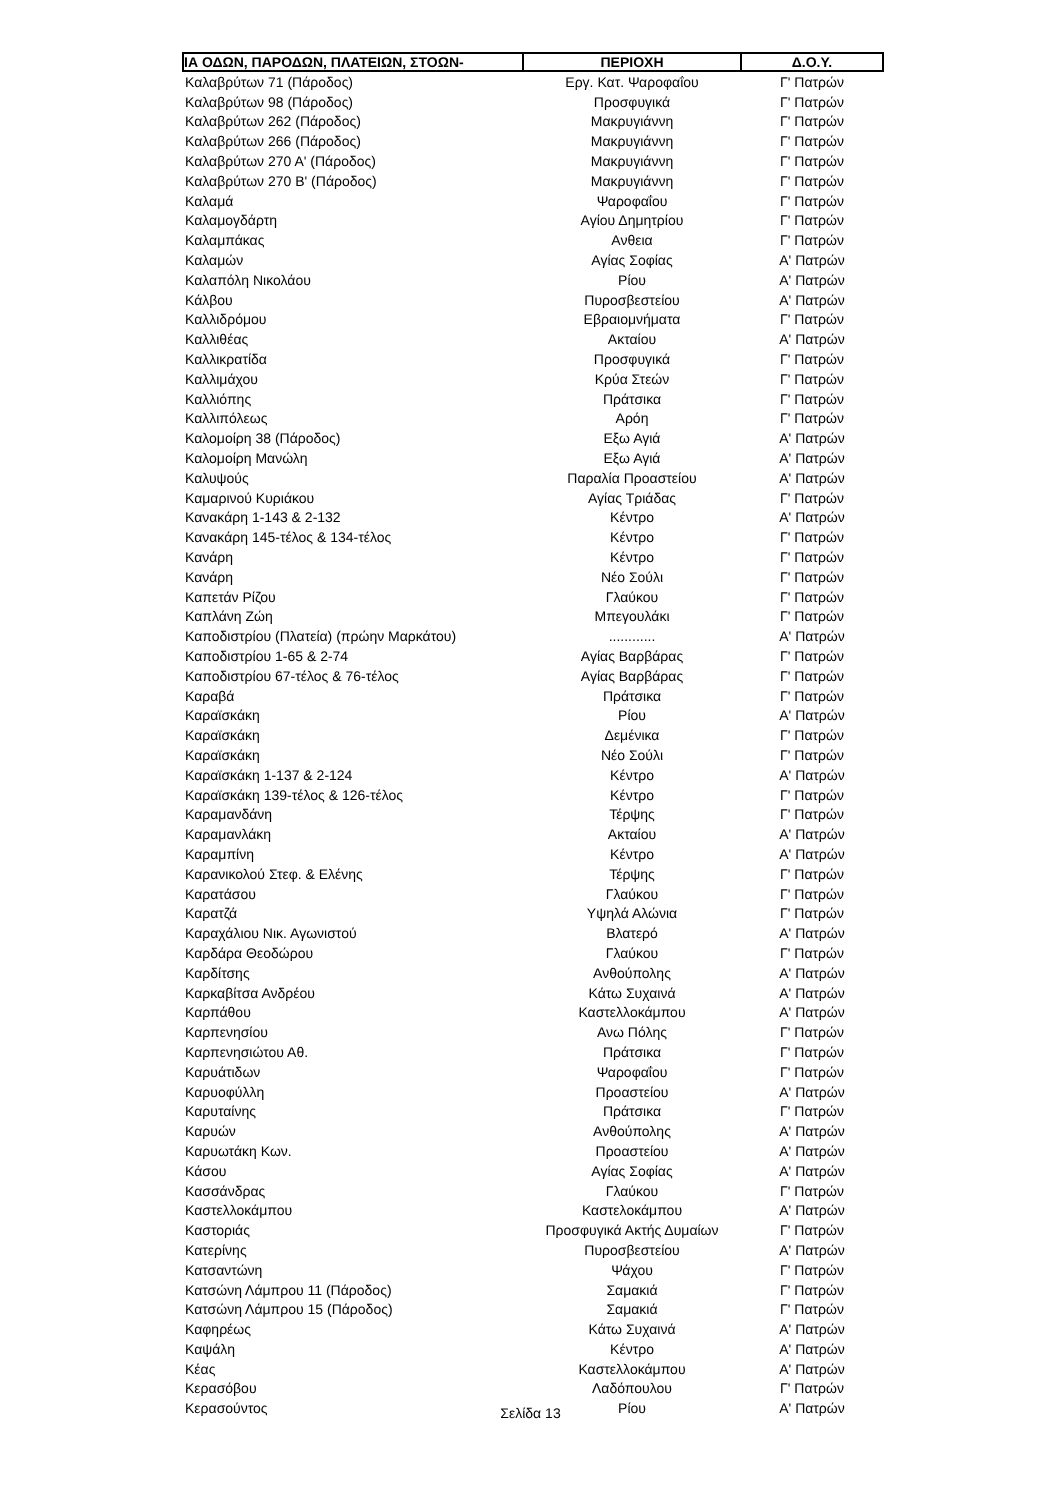| ΙΑ ΟΔΩΝ, ΠΑΡΟΔΩΝ, ΠΛΑΤΕΙΩΝ, ΣΤΟΩΝ- | ΠΕΡΙΟΧΗ | Δ.Ο.Υ. |
| --- | --- | --- |
| Καλαβρύτων 71 (Πάροδος) | Εργ. Κατ. Ψαροφαΐου | Γ' Πατρών |
| Καλαβρύτων 98 (Πάροδος) | Προσφυγικά | Γ' Πατρών |
| Καλαβρύτων 262 (Πάροδος) | Μακρυγιάννη | Γ' Πατρών |
| Καλαβρύτων 266 (Πάροδος) | Μακρυγιάννη | Γ' Πατρών |
| Καλαβρύτων 270 Α' (Πάροδος) | Μακρυγιάννη | Γ' Πατρών |
| Καλαβρύτων 270 Β' (Πάροδος) | Μακρυγιάννη | Γ' Πατρών |
| Καλαμά | Ψαροφαΐου | Γ' Πατρών |
| Καλαμογδάρτη | Αγίου Δημητρίου | Γ' Πατρών |
| Καλαμπάκας | Ανθεια | Γ' Πατρών |
| Καλαμών | Αγίας Σοφίας | Α' Πατρών |
| Καλαπόλη Νικολάου | Ρίου | Α' Πατρών |
| Κάλβου | Πυροσβεστείου | Α' Πατρών |
| Καλλιδρόμου | Εβραιομνήματα | Γ' Πατρών |
| Καλλιθέας | Ακταίου | Α' Πατρών |
| Καλλικρατίδα | Προσφυγικά | Γ' Πατρών |
| Καλλιμάχου | Κρύα Στεών | Γ' Πατρών |
| Καλλιόπης | Πράτσικα | Γ' Πατρών |
| Καλλιπόλεως | Αρόη | Γ' Πατρών |
| Καλομοίρη 38 (Πάροδος) | Εξω Αγιά | Α' Πατρών |
| Καλομοίρη Μανώλη | Εξω Αγιά | Α' Πατρών |
| Καλυψούς | Παραλία Προαστείου | Α' Πατρών |
| Καμαρινού Κυριάκου | Αγίας Τριάδας | Γ' Πατρών |
| Κανακάρη 1-143 & 2-132 | Κέντρο | Α' Πατρών |
| Κανακάρη 145-τέλος & 134-τέλος | Κέντρο | Γ' Πατρών |
| Κανάρη | Κέντρο | Γ' Πατρών |
| Κανάρη | Νέο Σούλι | Γ' Πατρών |
| Καπετάν Ρίζου | Γλαύκου | Γ' Πατρών |
| Καπλάνη Ζώη | Μπεγουλάκι | Γ' Πατρών |
| Καποδιστρίου (Πλατεία) (πρώην Μαρκάτου) | ............ | Α' Πατρών |
| Καποδιστρίου 1-65 & 2-74 | Αγίας Βαρβάρας | Γ' Πατρών |
| Καποδιστρίου 67-τέλος & 76-τέλος | Αγίας Βαρβάρας | Γ' Πατρών |
| Καραβά | Πράτσικα | Γ' Πατρών |
| Καραϊσκάκη | Ρίου | Α' Πατρών |
| Καραϊσκάκη | Δεμένικα | Γ' Πατρών |
| Καραϊσκάκη | Νέο Σούλι | Γ' Πατρών |
| Καραϊσκάκη 1-137 & 2-124 | Κέντρο | Α' Πατρών |
| Καραϊσκάκη 139-τέλος & 126-τέλος | Κέντρο | Γ' Πατρών |
| Καραμανδάνη | Τέρψης | Γ' Πατρών |
| Καραμανλάκη | Ακταίου | Α' Πατρών |
| Καραμπίνη | Κέντρο | Α' Πατρών |
| Καρανικολού Στεφ. & Ελένης | Τέρψης | Γ' Πατρών |
| Καρατάσου | Γλαύκου | Γ' Πατρών |
| Καρατζά | Υψηλά Αλώνια | Γ' Πατρών |
| Καραχάλιου Νικ. Αγωνιστού | Βλατερό | Α' Πατρών |
| Καρδάρα Θεοδώρου | Γλαύκου | Γ' Πατρών |
| Καρδίτσης | Ανθούπολης | Α' Πατρών |
| Καρκαβίτσα Ανδρέου | Κάτω Συχαινά | Α' Πατρών |
| Καρπάθου | Καστελλοκάμπου | Α' Πατρών |
| Καρπενησίου | Ανω Πόλης | Γ' Πατρών |
| Καρπενησιώτου Αθ. | Πράτσικα | Γ' Πατρών |
| Καρυάτιδων | Ψαροφαΐου | Γ' Πατρών |
| Καρυοφύλλη | Προαστείου | Α' Πατρών |
| Καρυταίνης | Πράτσικα | Γ' Πατρών |
| Καρυών | Ανθούπολης | Α' Πατρών |
| Καρυωτάκη Κων. | Προαστείου | Α' Πατρών |
| Κάσου | Αγίας Σοφίας | Α' Πατρών |
| Κασσάνδρας | Γλαύκου | Γ' Πατρών |
| Καστελλοκάμπου | Καστελοκάμπου | Α' Πατρών |
| Καστοριάς | Προσφυγικά Ακτής Δυμαίων | Γ' Πατρών |
| Κατερίνης | Πυροσβεστείου | Α' Πατρών |
| Κατσαντώνη | Ψάχου | Γ' Πατρών |
| Κατσώνη Λάμπρου 11 (Πάροδος) | Σαμακιά | Γ' Πατρών |
| Κατσώνη Λάμπρου 15 (Πάροδος) | Σαμακιά | Γ' Πατρών |
| Καφηρέως | Κάτω Συχαινά | Α' Πατρών |
| Καψάλη | Κέντρο | Α' Πατρών |
| Κέας | Καστελλοκάμπου | Α' Πατρών |
| Κερασόβου | Λαδόπουλου | Γ' Πατρών |
| Κερασούντος | Ρίου | Α' Πατρών |
Σελίδα 13